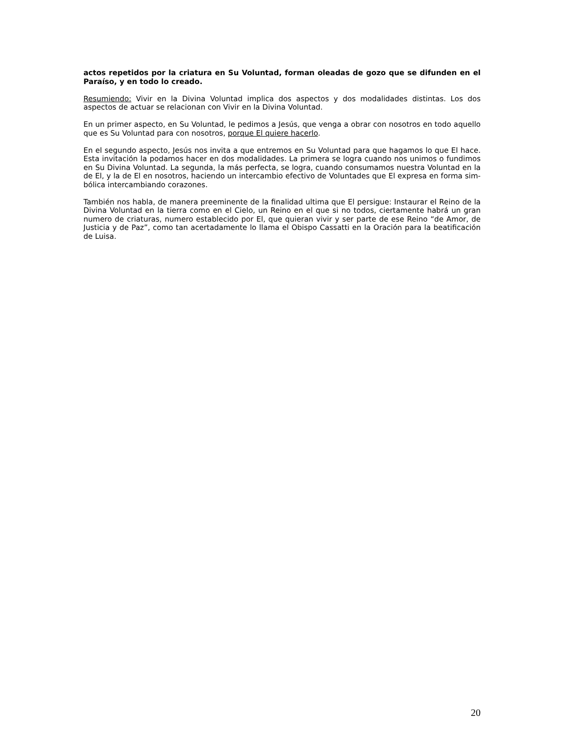actos repetidos por la criatura en Su Voluntad, forman oleadas de gozo que se difunden en el Paraíso, y en todo lo creado.
Resumiendo: Vivir en la Divina Voluntad implica dos aspectos y dos modalidades distintas. Los dos aspectos de actuar se relacionan con Vivir en la Divina Voluntad.
En un primer aspecto, en Su Voluntad, le pedimos a Jesús, que venga a obrar con nosotros en todo aquello que es Su Voluntad para con nosotros, porque El quiere hacerlo.
En el segundo aspecto, Jesús nos invita a que entremos en Su Voluntad para que hagamos lo que El hace. Esta invitación la podamos hacer en dos modalidades. La primera se logra cuando nos unimos o fundimos en Su Divina Voluntad. La segunda, la más perfecta, se logra, cuando consumamos nuestra Voluntad en la de El, y la de El en nosotros, haciendo un intercambio efectivo de Voluntades que El expresa en forma sim-bólica intercambiando corazones.
También nos habla, de manera preeminente de la finalidad ultima que El persigue: Instaurar el Reino de la Divina Voluntad en la tierra como en el Cielo, un Reino en el que si no todos, ciertamente habrá un gran numero de criaturas, numero establecido por El, que quieran vivir y ser parte de ese Reino “de Amor, de Justicia y de Paz”, como tan acertadamente lo llama el Obispo Cassatti en la Oración para la beatificación de Luisa.
20